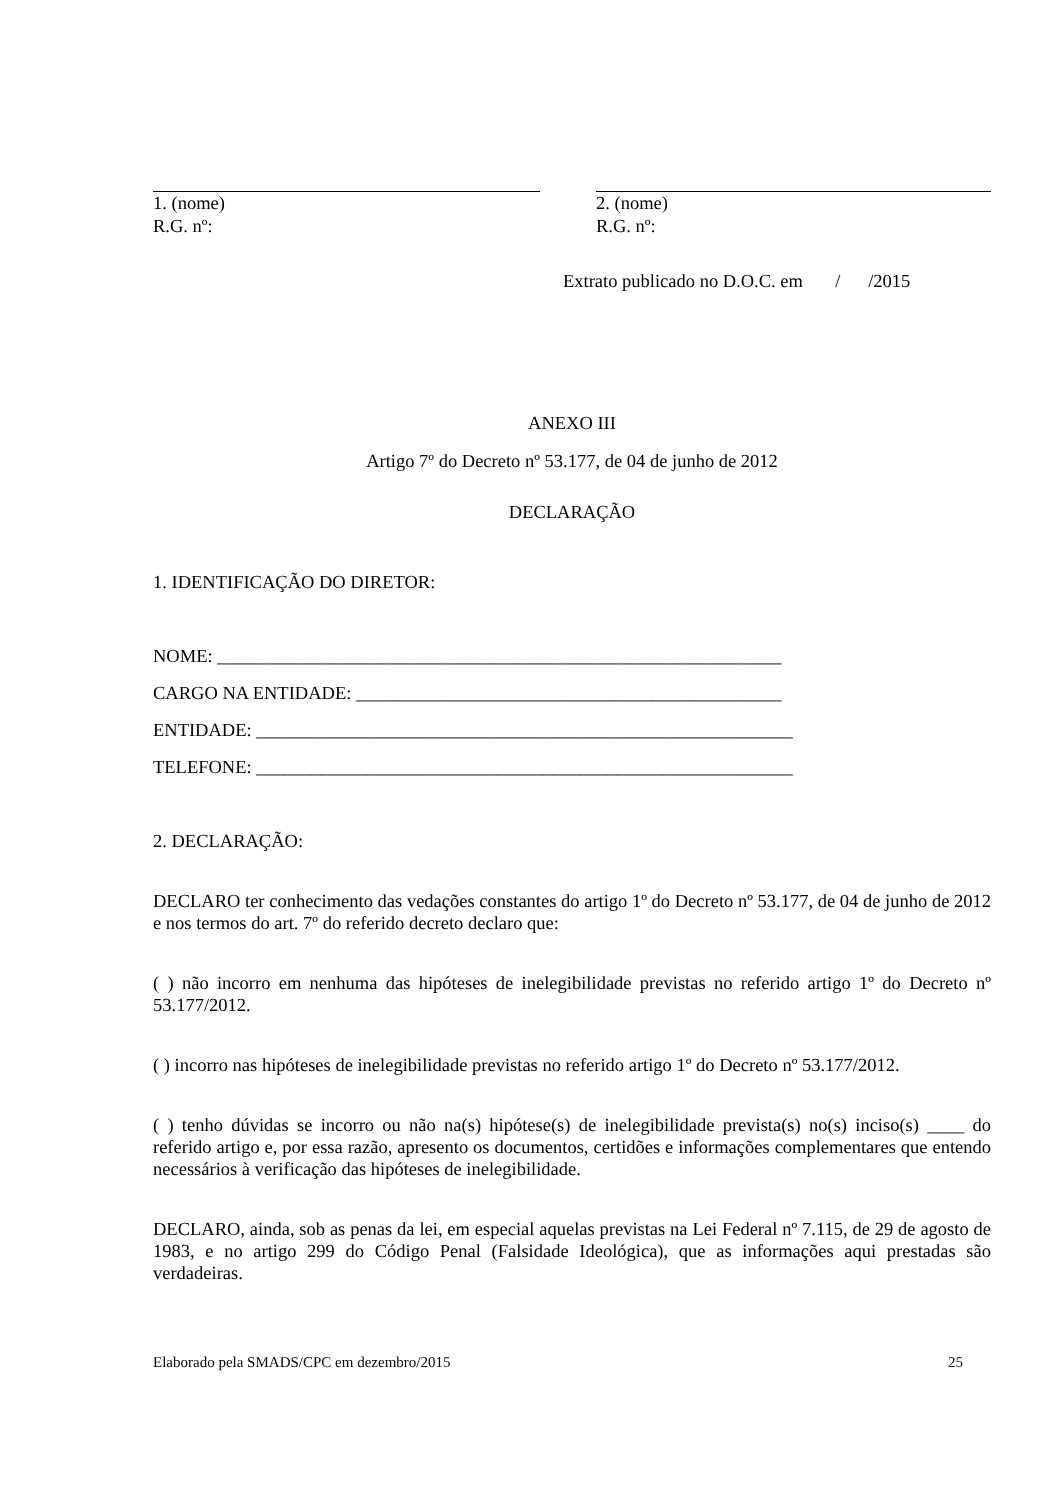1. (nome)
R.G. nº:
2. (nome)
R.G. nº:
Extrato publicado no D.O.C. em / /2015
ANEXO III
Artigo 7º do Decreto nº 53.177, de 04 de junho de 2012
DECLARAÇÃO
1. IDENTIFICAÇÃO DO DIRETOR:
NOME: _____________________________________________________________
CARGO NA ENTIDADE: ______________________________________________
ENTIDADE: __________________________________________________________
TELEFONE: __________________________________________________________
2. DECLARAÇÃO:
DECLARO ter conhecimento das vedações constantes do artigo 1º do Decreto nº 53.177, de 04 de junho de 2012 e nos termos do art. 7º do referido decreto declaro que:
( ) não incorro em nenhuma das hipóteses de inelegibilidade previstas no referido artigo 1º do Decreto nº 53.177/2012.
( ) incorro nas hipóteses de inelegibilidade previstas no referido artigo 1º do Decreto nº 53.177/2012.
( ) tenho dúvidas se incorro ou não na(s) hipótese(s) de inelegibilidade prevista(s) no(s) inciso(s) ____ do referido artigo e, por essa razão, apresento os documentos, certidões e informações complementares que entendo necessários à verificação das hipóteses de inelegibilidade.
DECLARO, ainda, sob as penas da lei, em especial aquelas previstas na Lei Federal nº 7.115, de 29 de agosto de 1983, e no artigo 299 do Código Penal (Falsidade Ideológica), que as informações aqui prestadas são verdadeiras.
Elaborado pela SMADS/CPC em dezembro/2015 25